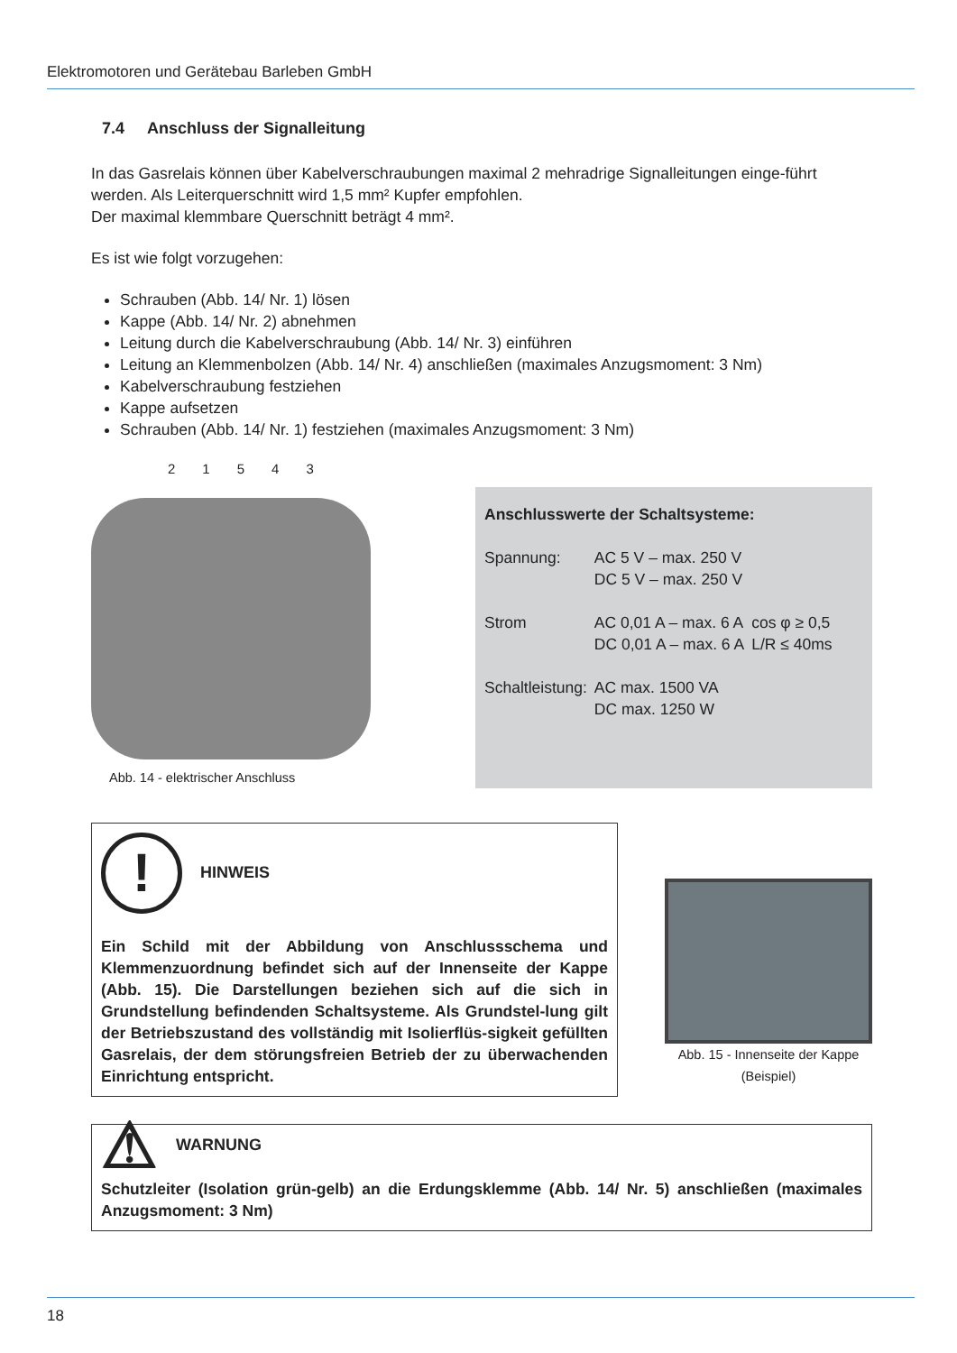Elektromotoren und Gerätebau Barleben GmbH
7.4 Anschluss der Signalleitung
In das Gasrelais können über Kabelverschraubungen maximal 2 mehradrige Signalleitungen einge-führt werden. Als Leiterquerschnitt wird 1,5 mm² Kupfer empfohlen.
Der maximal klemmbare Querschnitt beträgt 4 mm².
Es ist wie folgt vorzugehen:
Schrauben (Abb. 14/ Nr. 1) lösen
Kappe (Abb. 14/ Nr. 2) abnehmen
Leitung durch die Kabelverschraubung (Abb. 14/ Nr. 3) einführen
Leitung an Klemmenbolzen (Abb. 14/ Nr. 4) anschließen (maximales Anzugsmoment: 3 Nm)
Kabelverschraubung festziehen
Kappe aufsetzen
Schrauben (Abb. 14/ Nr. 1) festziehen (maximales Anzugsmoment: 3 Nm)
21543
Abb. 14 - elektrischer Anschluss
Anschlusswerte der Schaltsysteme:
| Spannung: | AC 5 V – max. 250 V DC 5 V – max. 250 V | |
| Strom | AC 0,01 A – max. 6 A DC 0,01 A – max. 6 A | cos φ ≥ 0,5 L/R ≤ 40ms |
| Schaltleistung: | AC max. 1500 VA DC max. 1250 W | |
! HINWEIS
Ein Schild mit der Abbildung von Anschlussschema und Klemmenzuordnung befindet sich auf der Innenseite der Kappe (Abb. 15). Die Darstellungen beziehen sich auf die sich in Grundstellung befindenden Schaltsysteme. Als Grundstel-lung gilt der Betriebszustand des vollständig mit Isolierflüs-sigkeit gefüllten Gasrelais, der dem störungsfreien Betrieb der zu überwachenden Einrichtung entspricht.
Abb. 15 - Innenseite der Kappe
(Beispiel)
⚠ WARNUNG
Schutzleiter (Isolation grün-gelb) an die Erdungsklemme (Abb. 14/ Nr. 5) anschließen (maximales Anzugsmoment: 3 Nm)
18